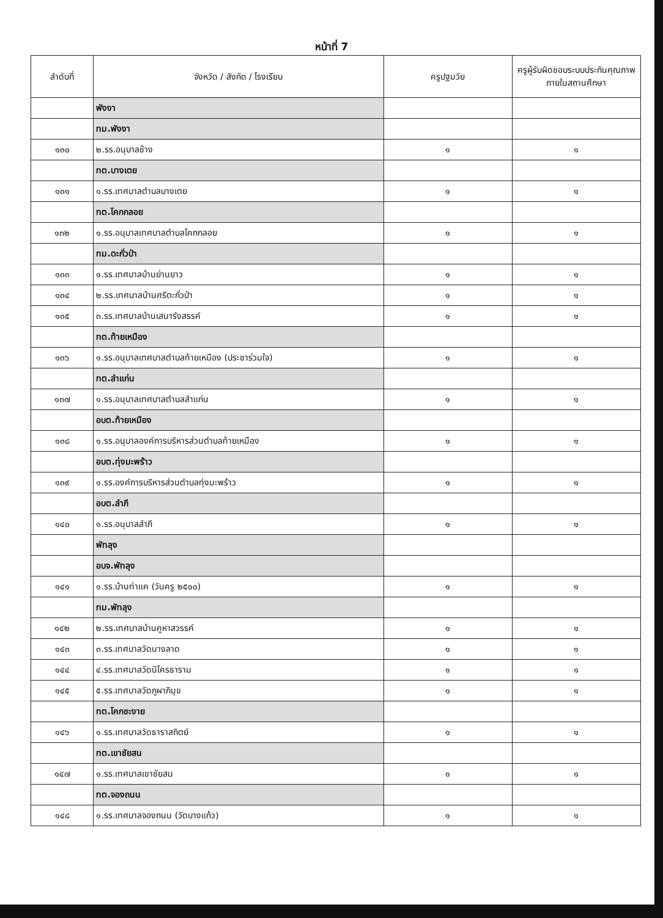หน้าที่ 7
| ลำดับที่ | จังหวัด / สังกัด / โรงเรียน | ครูปฐมวัย | ครูผู้รับผิดชอบระบบประกันคุณภาพภายในสถานศึกษา |
| --- | --- | --- | --- |
| | พังงา | | |
| | ทม.พังงา | | |
| ๑๓๐ | ๒.รร.อนุบาลช้าง | ๑ | ๑ |
| | ทต.บางเตย | | |
| ๑๓๑ | ๑.รร.เทศบาลตำบลบางเตย | ๑ | ๑ |
| | ทต.โคกกลอย | | |
| ๑๓๒ | ๑.รร.อนุบาลเทศบาลตำบลโคกกลอย | ๑ | ๑ |
| | ทม.ตะกั่วป่า | | |
| ๑๓๓ | ๑.รร.เทศบาลบ้านย่านยาว | ๑ | ๑ |
| ๑๓๔ | ๒.รร.เทศบาลบ้านศรีตะกั่วป่า | ๑ | ๑ |
| ๑๓๕ | ๓.รร.เทศบาลบ้านเสนารังสรรค์ | ๑ | ๑ |
| | ทต.ท้ายเหมือง | | |
| ๑๓๖ | ๑.รร.อนุบาลเทศบาลตำบลท้ายเหมือง (ประชาร่วมใจ) | ๑ | ๑ |
| | ทต.ลำแก่น | | |
| ๑๓๗ | ๑.รร.อนุบาลเทศบาลตำบลลำแก่น | ๑ | ๑ |
| | อบต.ท้ายเหมือง | | |
| ๑๓๘ | ๑.รร.อนุบาลองค์การบริหารส่วนตำบลท้ายเหมือง | ๑ | ๑ |
| | อบต.ทุ่งมะพร้าว | | |
| ๑๓๙ | ๑.รร.องค์การบริหารส่วนตำบลทุ่งมะพร้าว | ๑ | ๑ |
| | อบต.ลำภี | | |
| ๑๔๐ | ๑.รร.อนุบาลลำภี | ๑ | ๑ |
| | พัทลุง | | |
| | อบจ.พัทลุง | | |
| ๑๔๑ | ๑.รร.บ้านท่าแค (วันครู ๒๕๐๐) | ๑ | ๑ |
| | ทม.พัทลุง | | |
| ๑๔๒ | ๒.รร.เทศบาลบ้านคูหาสวรรค์ | ๑ | ๑ |
| ๑๔๓ | ๓.รร.เทศบาลวัดนางลาด | ๑ | ๑ |
| ๑๔๔ | ๔.รร.เทศบาลวัดนิโครธาราม | ๑ | ๑ |
| ๑๔๕ | ๕.รร.เทศบาลวัดภูผาภิมุข | ๑ | ๑ |
| | ทต.โคกชะงาย | | |
| ๑๔๖ | ๑.รร.เทศบาลวัดธาราสถิตย์ | ๑ | ๑ |
| | ทต.เขาชัยสน | | |
| ๑๔๗ | ๑.รร.เทศบาลเขาชัยสน | ๑ | ๑ |
| | ทต.จองถนน | | |
| ๑๔๘ | ๑.รร.เทศบาลจองถนน (วัดบางแก้ว) | ๑ | ๑ |